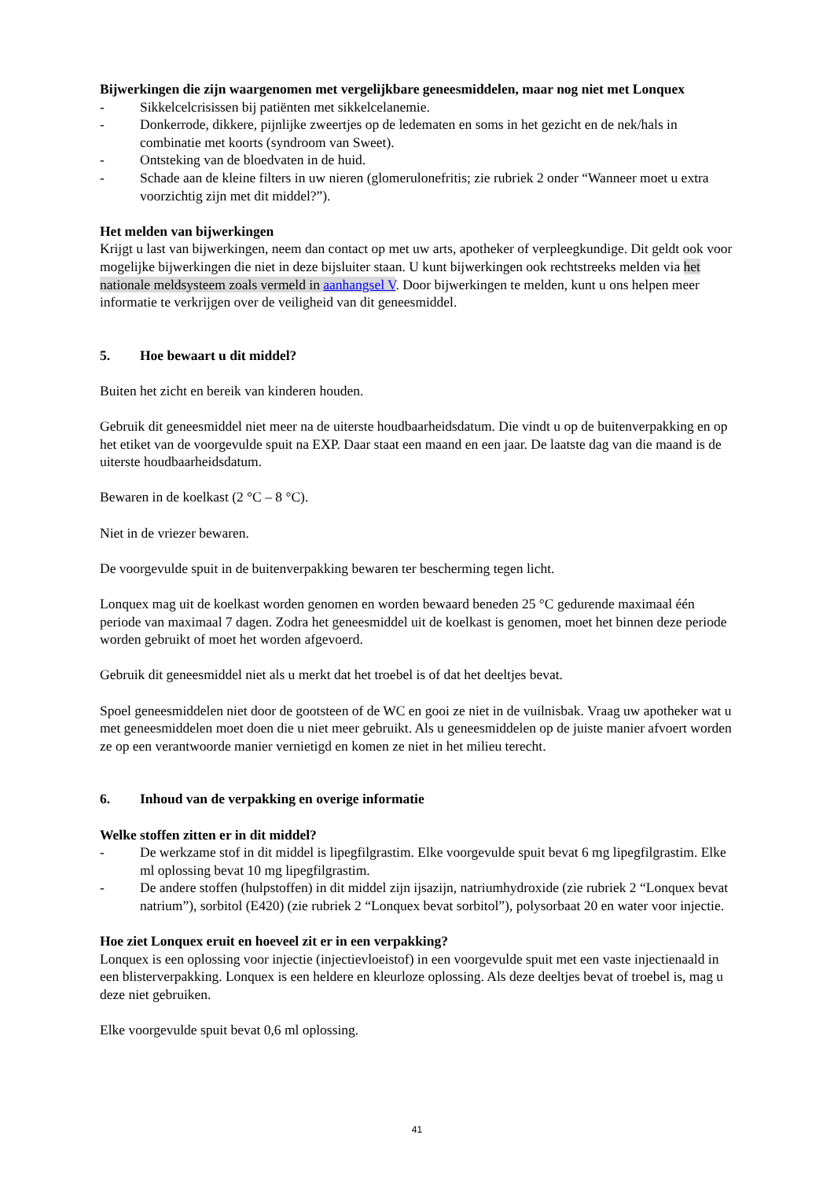Bijwerkingen die zijn waargenomen met vergelijkbare geneesmiddelen, maar nog niet met Lonquex
- Sikkelcelcrisissen bij patiënten met sikkelcelanemie.
- Donkerrode, dikkere, pijnlijke zweertjes op de ledematen en soms in het gezicht en de nek/hals in combinatie met koorts (syndroom van Sweet).
- Ontsteking van de bloedvaten in de huid.
- Schade aan de kleine filters in uw nieren (glomerulonefritis; zie rubriek 2 onder “Wanneer moet u extra voorzichtig zijn met dit middel?”).
Het melden van bijwerkingen
Krijgt u last van bijwerkingen, neem dan contact op met uw arts, apotheker of verpleegkundige. Dit geldt ook voor mogelijke bijwerkingen die niet in deze bijsluiter staan. U kunt bijwerkingen ook rechtstreeks melden via het nationale meldsysteem zoals vermeld in aanhangsel V. Door bijwerkingen te melden, kunt u ons helpen meer informatie te verkrijgen over de veiligheid van dit geneesmiddel.
5. Hoe bewaart u dit middel?
Buiten het zicht en bereik van kinderen houden.
Gebruik dit geneesmiddel niet meer na de uiterste houdbaarheidsdatum. Die vindt u op de buitenverpakking en op het etiket van de voorgevulde spuit na EXP. Daar staat een maand en een jaar. De laatste dag van die maand is de uiterste houdbaarheidsdatum.
Bewaren in de koelkast (2 °C – 8 °C).
Niet in de vriezer bewaren.
De voorgevulde spuit in de buitenverpakking bewaren ter bescherming tegen licht.
Lonquex mag uit de koelkast worden genomen en worden bewaard beneden 25 °C gedurende maximaal één periode van maximaal 7 dagen. Zodra het geneesmiddel uit de koelkast is genomen, moet het binnen deze periode worden gebruikt of moet het worden afgevoerd.
Gebruik dit geneesmiddel niet als u merkt dat het troebel is of dat het deeltjes bevat.
Spoel geneesmiddelen niet door de gootsteen of de WC en gooi ze niet in de vuilnisbak. Vraag uw apotheker wat u met geneesmiddelen moet doen die u niet meer gebruikt. Als u geneesmiddelen op de juiste manier afvoert worden ze op een verantwoorde manier vernietigd en komen ze niet in het milieu terecht.
6. Inhoud van de verpakking en overige informatie
Welke stoffen zitten er in dit middel?
- De werkzame stof in dit middel is lipegfilgrastim. Elke voorgevulde spuit bevat 6 mg lipegfilgrastim. Elke ml oplossing bevat 10 mg lipegfilgrastim.
- De andere stoffen (hulpstoffen) in dit middel zijn ijsazijn, natriumhydroxide (zie rubriek 2 “Lonquex bevat natrium”), sorbitol (E420) (zie rubriek 2 “Lonquex bevat sorbitol”), polysorbaat 20 en water voor injectie.
Hoe ziet Lonquex eruit en hoeveel zit er in een verpakking?
Lonquex is een oplossing voor injectie (injectievloeistof) in een voorgevulde spuit met een vaste injectienaald in een blisterverpakking. Lonquex is een heldere en kleurloze oplossing. Als deze deeltjes bevat of troebel is, mag u deze niet gebruiken.
Elke voorgevulde spuit bevat 0,6 ml oplossing.
41